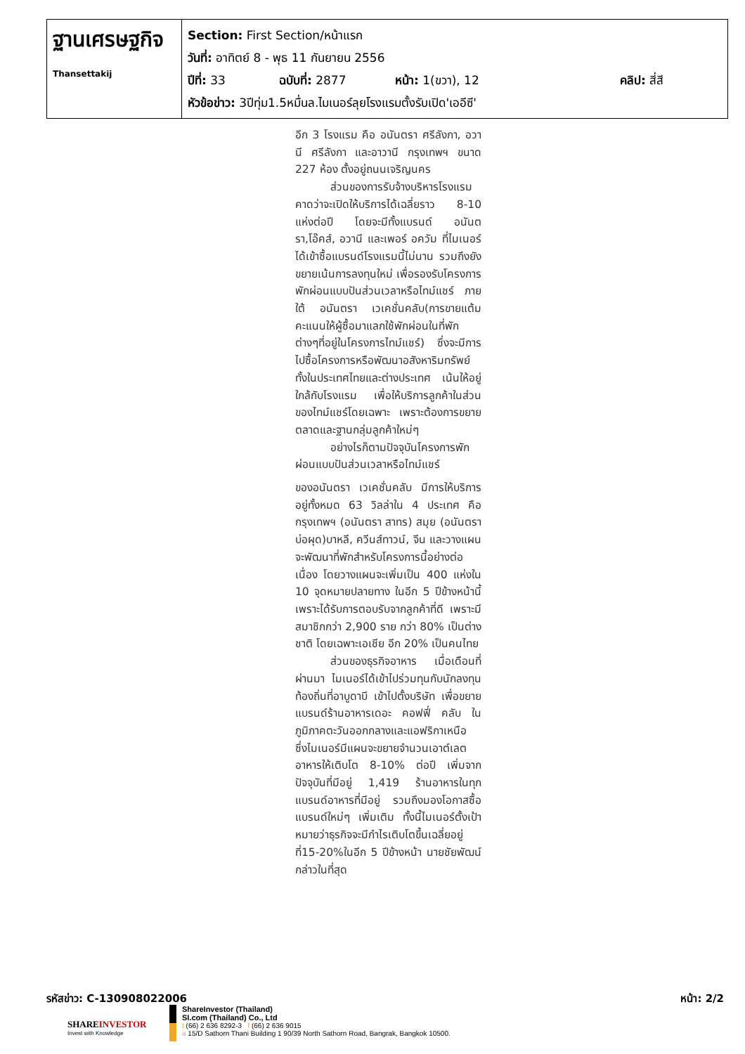| ฐานเศรษฐกิจ Thansettakij | Section: First Section/หน้าแรก วันที่: อาทิตย์ 8 - พุธ 11 กันยายน 2556 ปีที่: 33 ฉบับที่: 2877 หน้า: 1(ขวา), 12 คลิป: สี่สี หัวข้อข่าว: 3ปีทุ่ม1.5หมื่นล.ไมเนอร์ลุยโรงแรมตั้งรับเปิด'เออีซี' |
อีก 3 โรงแรม คือ อนันตรา ศรีลังกา, อวานี ศรีลังกา และอาวานี กรุงเทพฯ ขนาด 227 ห้อง ตั้งอยู่ถนนเจริญนคร
ส่วนของการรับจ้างบริหารโรงแรม คาดว่าจะเปิดให้บริการได้เฉลี่ยราว 8-10 แห่งต่อปี โดยจะมีทั้งแบรนด์ อนันตรา,โอ๊คส์, อวานี และเพอร์ อควัม ที่ไมเนอร์ได้เข้าซื้อแบรนด์โรงแรมนี้ไม่นาน รวมถึงยังขยายเน้นการลงทุนใหม่ เพื่อรองรับโครงการพักผ่อนแบบปันส่วนเวลาหรือไทม์แชร์ ภายใต้ อนันตรา เวเคชั่นคลับ(การขายแต้มคะแนนให้ผู้ซื้อมาแลกใช้พักผ่อนในที่พักต่างๆที่อยู่ในโครงการไทม์แชร์) ซึ่งจะมีการไปซื้อโครงการหรือพัฒนาอสังหาริมทรัพย์ทั้งในประเทศไทยและต่างประเทศ เน้นให้อยู่ใกล้กับโรงแรม เพื่อให้บริการลูกค้าในส่วนของไทม์แชร์โดยเฉพาะ เพราะต้องการขยายตลาดและฐานกลุ่มลูกค้าใหม่ๆ
อย่างไรก็ตามปัจจุบันโครงการพักผ่อนแบบปันส่วนเวลาหรือไทม์แชร์
ของอนันตรา เวเคชั่นคลับ มีการให้บริการอยู่ทั้งหมด 63 วิลล่าใน 4 ประเทศ คือ กรุงเทพฯ (อนันตรา สาทร) สมุย (อนันตรา บ่อผุด)บาหลี, ควีนส์ทาวน์, จีน และวางแผนจะพัฒนาที่พักสำหรับโครงการนี้อย่างต่อเนื่อง โดยวางแผนจะเพิ่มเป็น 400 แห่งใน 10 จุดหมายปลายทาง ในอีก 5 ปีข้างหน้านี้ เพราะได้รับการตอบรับจากลูกค้าที่ดี เพราะมีสมาชิกกว่า 2,900 ราย กว่า 80% เป็นต่างชาติ โดยเฉพาะเอเชีย อีก 20% เป็นคนไทย
ส่วนของธุรกิจอาหาร เมื่อเดือนที่ผ่านมา ไมเนอร์ได้เข้าไปร่วมทุนกับนักลงทุนท้องถิ่นที่อาบูดาบี เข้าไปตั้งบริษัท เพื่อขยายแบรนด์ร้านอาหารเดอะ คอฟฟี่ คลับ ในภูมิภาคตะวันออกกลางและแอฟริกาเหนือ ซึ่งไมเนอร์มีแผนจะขยายจำนวนเอาต์เลตอาหารให้เติบโต 8-10% ต่อปี เพิ่มจากปัจจุบันที่มีอยู่ 1,419 ร้านอาหารในทุกแบรนด์อาหารที่มีอยู่ รวมถึงมองโอกาสซื้อแบรนด์ใหม่ๆ เพิ่มเติม ทั้งนี้ไมเนอร์ตั้งเป้าหมายว่าธุรกิจจะมีกำไรเติบโตขึ้นเฉลี่ยอยู่ที่15-20%ในอีก 5 ปีข้างหน้า นายชัยพัฒน์ กล่าวในที่สุด
รหัสข่าว: C-130908022006 หน้า: 2/2
SHAREINVESTOR
Invest with Knowledge
ShareInvestor (Thailand)
SI.com (Thailand) Co., Ltd
t (66) 2 636 8292-3 f (66) 2 636 9015
a 15/D Sathorn Thani Building 1 90/39 North Sathorn Road, Bangrak, Bangkok 10500.